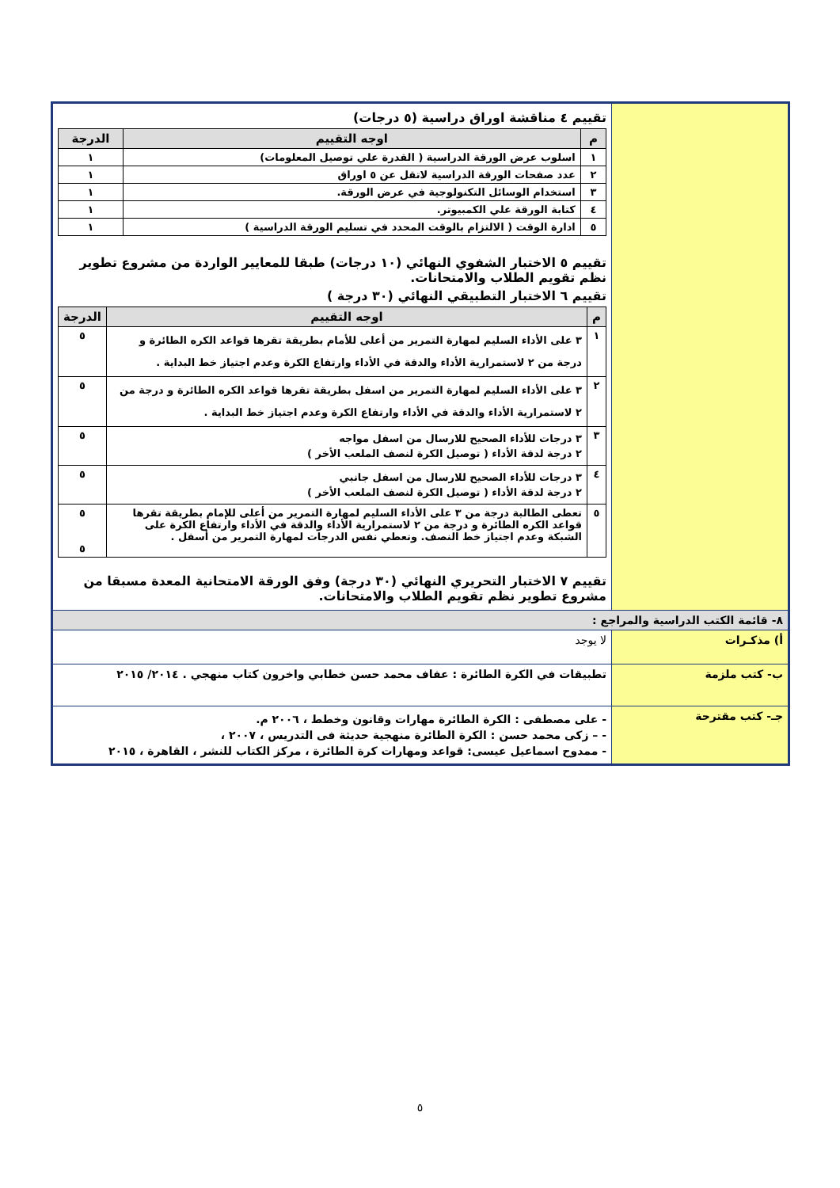| | تقييم ٤ مناقشة اوراق دراسية (٥ درجات) / م / اوجه التقييم / الدرجة / / --- / --- / --- / / ١ / اسلوب عرض الورقة الدراسية ( القدرة علي توصيل المعلومات) / ١ / / ٢ / عدد صفحات الورقة الدراسية لاتقل عن ٥ اوراق / ١ / / ٣ / استخدام الوسائل التكنولوجية في عرض الورقة. / ١ / / ٤ / كتابة الورقة علي الكمبيوتر. / ١ / / ٥ / ادارة الوقت ( الالتزام بالوقت المحدد في تسليم الورقة الدراسية ) / ١ / تقييم ٥ الاختبار الشفوي النهائي (١٠ درجات) طبقا للمعايير الواردة من مشروع تطوير نظم تقويم الطلاب والامتحانات. تقييم ٦ الاختبار التطبيقي النهائي (٣٠ درجة ) / م / اوجه التقييم / الدرجة / / --- / --- / --- / / ١ / ٣ على الأداء السليم لمهارة التمرير من أعلى للأمام بطريقة تقرها قواعد الكره الطائرة و درجة من ٢ لاستمرارية الأداء والدقة في الأداء وارتفاع الكرة وعدم اجتياز خط البداية . / ٥ / / ٢ / ٣ على الأداء السليم لمهارة التمرير من اسفل بطريقة تقرها قواعد الكره الطائرة و درجة من ٢ لاستمرارية الأداء والدقة في الأداء وارتفاع الكرة وعدم اجتياز خط البداية . / ٥ / / ٣ / ٣ درجات للأداء الصحيح للارسال من اسفل مواجه ٢ درجة لدقة الأداء ( توصيل الكرة لنصف الملعب الأخر ) / ٥ / / ٤ / ٣ درجات للأداء الصحيح للارسال من اسفل جانبي ٢ درجة لدقة الأداء ( توصيل الكرة لنصف الملعب الأخر ) / ٥ / / ٥ / تعطى الطالبة درجة من ٣ على الأداء السليم لمهارة التمرير من أعلى للإمام بطريقة تقرها قواعد الكره الطائرة و درجة من ٢ لاستمرارية الأداء والدقة في الأداء وارتفاع الكرة على الشبكة وعدم اجتياز خط النصف. وتعطي نفس الدرجات لمهارة التمرير من أسفل . / ٥ ٥ / تقييم ٧ الاختبار التحريري النهائي (٣٠ درجة) وفق الورقة الامتحانية المعدة مسبقا من مشروع تطوير نظم تقويم الطلاب والامتحانات. |
| ٨- قائمة الكتب الدراسية والمراجع : | |
| أ) مذكـرات | لا يوجد |
| ب- كتب ملزمة | تطبيقات في الكرة الطائرة : عفاف محمد حسن خطابي واخرون كتاب منهجي . ٢٠١٤/ ٢٠١٥ |
| جـ- كتب مقترحة | - على مصطفى : الكرة الطائرة مهارات وقانون وخطط ، ٢٠٠٦ م. - – زكى محمد حسن : الكرة الطائرة منهجية حديثة فى التدريس ، ٢٠٠٧ ، - ممدوح اسماعيل عيسى: قواعد ومهارات كرة الطائرة ، مركز الكتاب للنشر ، القاهرة ، ٢٠١٥ |
٥